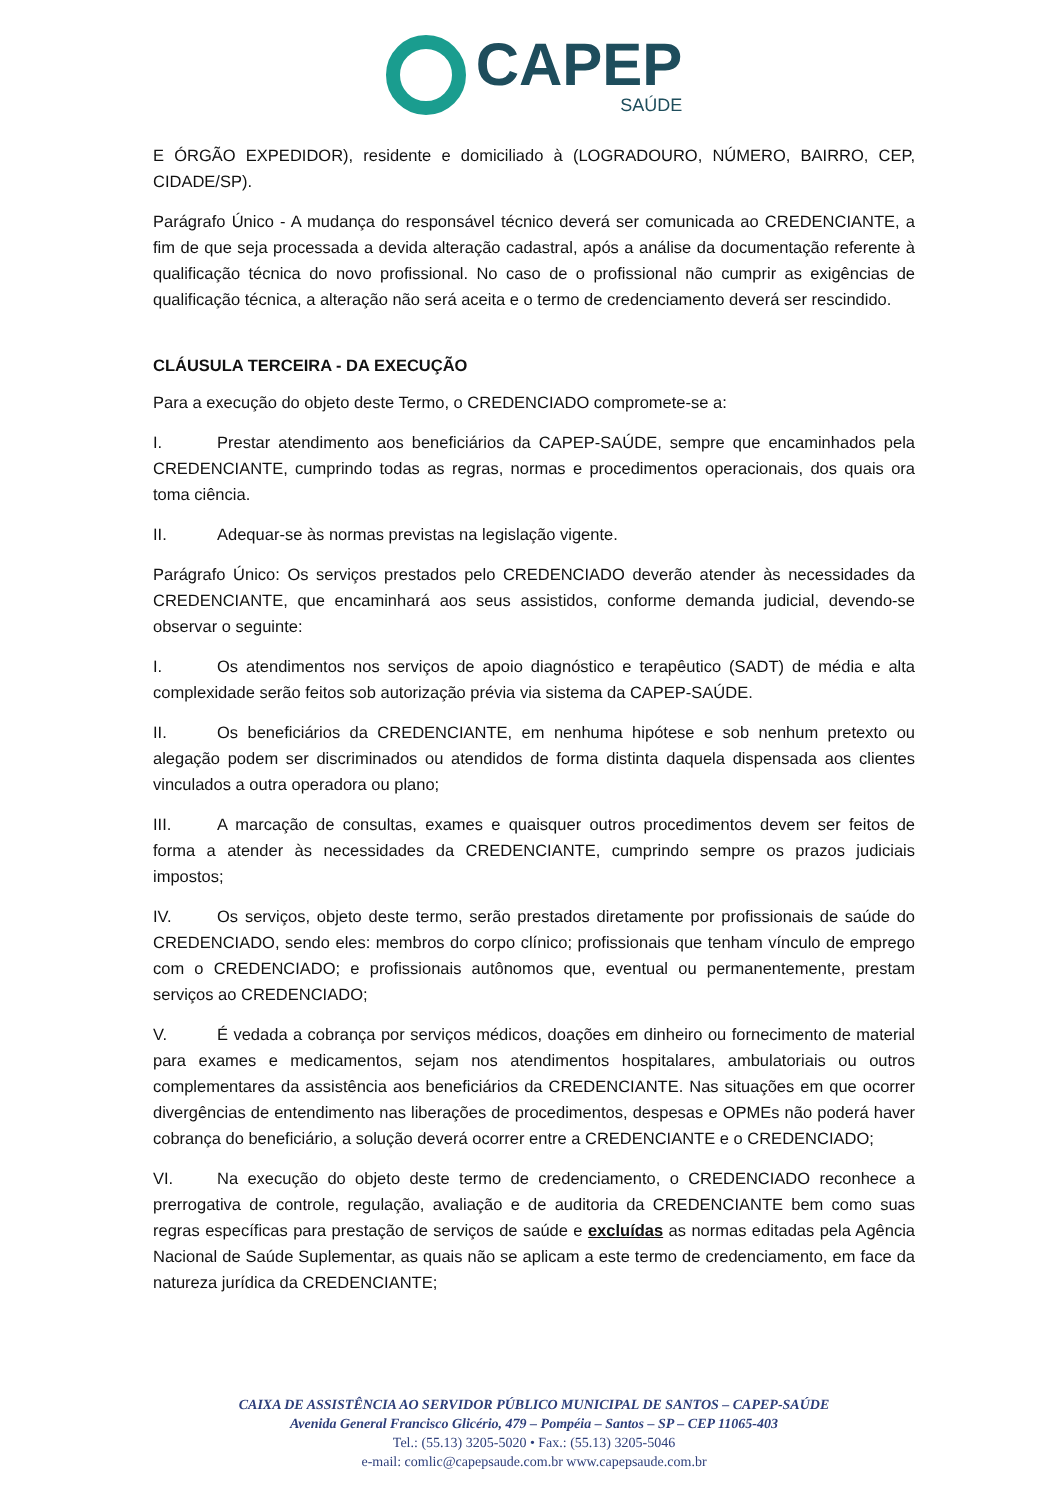CAPEP
SAÚDE
E ÓRGÃO EXPEDIDOR), residente e domiciliado à (LOGRADOURO, NÚMERO, BAIRRO, CEP, CIDADE/SP).
Parágrafo Único - A mudança do responsável técnico deverá ser comunicada ao CREDENCIANTE, a fim de que seja processada a devida alteração cadastral, após a análise da documentação referente à qualificação técnica do novo profissional. No caso de o profissional não cumprir as exigências de qualificação técnica, a alteração não será aceita e o termo de credenciamento deverá ser rescindido.
CLÁUSULA TERCEIRA - DA EXECUÇÃO
Para a execução do objeto deste Termo, o CREDENCIADO compromete-se a:
I. Prestar atendimento aos beneficiários da CAPEP-SAÚDE, sempre que encaminhados pela CREDENCIANTE, cumprindo todas as regras, normas e procedimentos operacionais, dos quais ora toma ciência.
II. Adequar-se às normas previstas na legislação vigente.
Parágrafo Único: Os serviços prestados pelo CREDENCIADO deverão atender às necessidades da CREDENCIANTE, que encaminhará aos seus assistidos, conforme demanda judicial, devendo-se observar o seguinte:
I. Os atendimentos nos serviços de apoio diagnóstico e terapêutico (SADT) de média e alta complexidade serão feitos sob autorização prévia via sistema da CAPEP-SAÚDE.
II. Os beneficiários da CREDENCIANTE, em nenhuma hipótese e sob nenhum pretexto ou alegação podem ser discriminados ou atendidos de forma distinta daquela dispensada aos clientes vinculados a outra operadora ou plano;
III. A marcação de consultas, exames e quaisquer outros procedimentos devem ser feitos de forma a atender às necessidades da CREDENCIANTE, cumprindo sempre os prazos judiciais impostos;
IV. Os serviços, objeto deste termo, serão prestados diretamente por profissionais de saúde do CREDENCIADO, sendo eles: membros do corpo clínico; profissionais que tenham vínculo de emprego com o CREDENCIADO; e profissionais autônomos que, eventual ou permanentemente, prestam serviços ao CREDENCIADO;
V. É vedada a cobrança por serviços médicos, doações em dinheiro ou fornecimento de material para exames e medicamentos, sejam nos atendimentos hospitalares, ambulatoriais ou outros complementares da assistência aos beneficiários da CREDENCIANTE. Nas situações em que ocorrer divergências de entendimento nas liberações de procedimentos, despesas e OPMEs não poderá haver cobrança do beneficiário, a solução deverá ocorrer entre a CREDENCIANTE e o CREDENCIADO;
VI. Na execução do objeto deste termo de credenciamento, o CREDENCIADO reconhece a prerrogativa de controle, regulação, avaliação e de auditoria da CREDENCIANTE bem como suas regras específicas para prestação de serviços de saúde e excluídas as normas editadas pela Agência Nacional de Saúde Suplementar, as quais não se aplicam a este termo de credenciamento, em face da natureza jurídica da CREDENCIANTE;
CAIXA DE ASSISTÊNCIA AO SERVIDOR PÚBLICO MUNICIPAL DE SANTOS – CAPEP-SAÚDE
Avenida General Francisco Glicério, 479 – Pompéia – Santos – SP – CEP 11065-403
Tel.: (55.13) 3205-5020 • Fax.: (55.13) 3205-5046
e-mail: comlic@capepsaude.com.br www.capepsaude.com.br